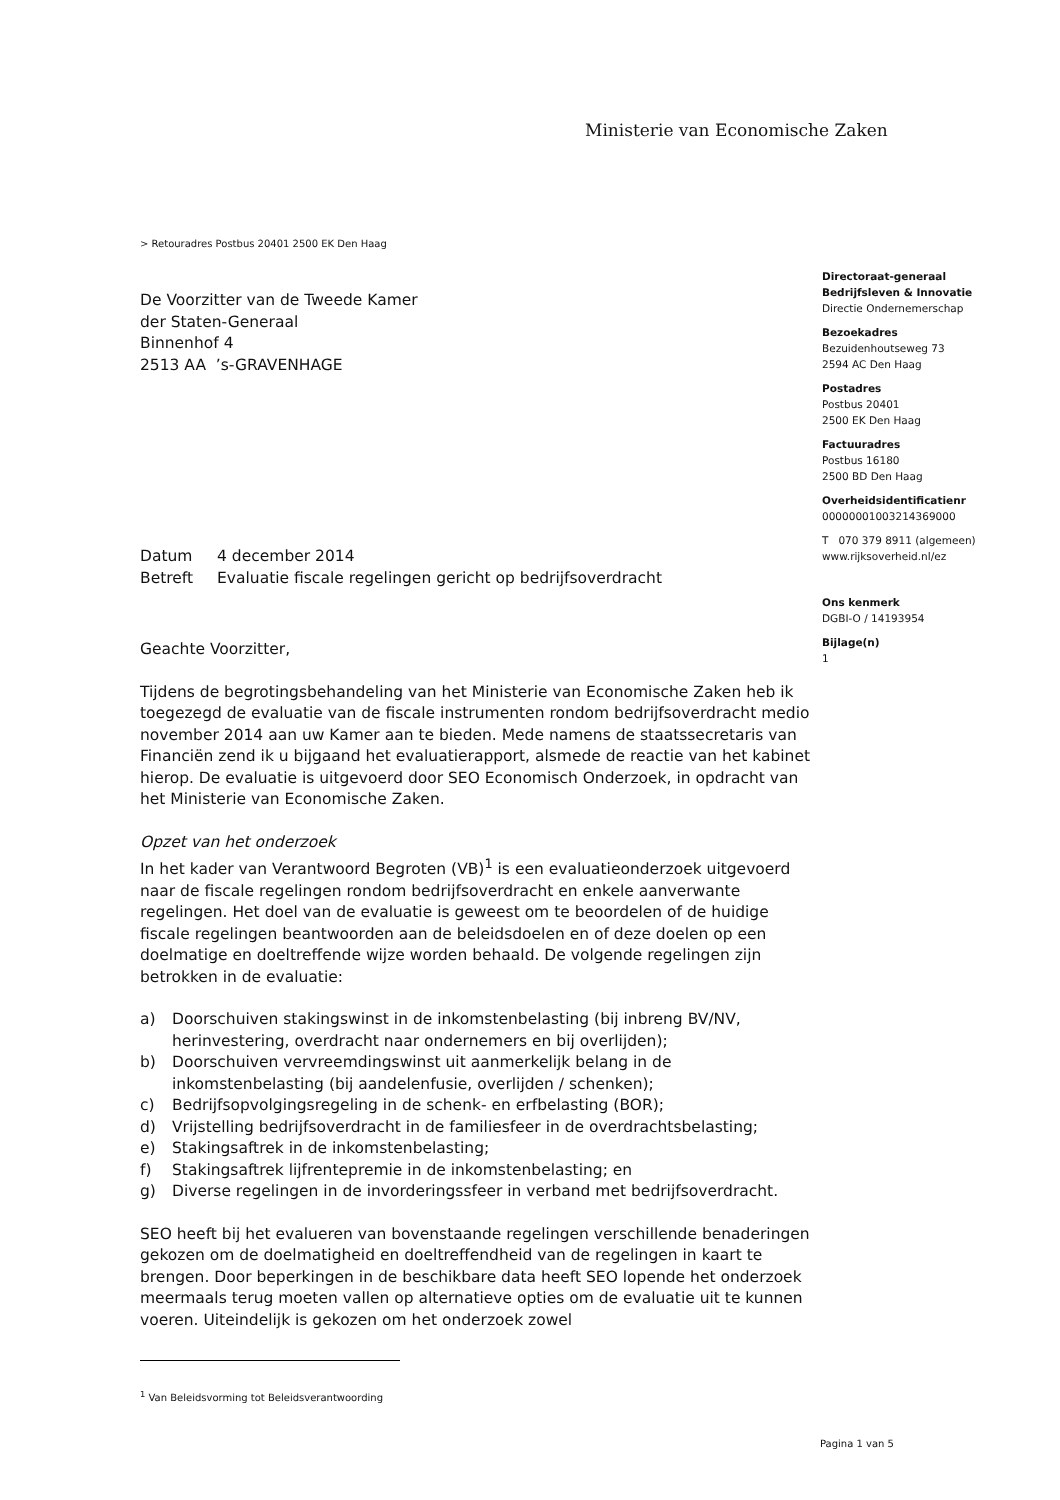Ministerie van Economische Zaken
> Retouradres Postbus 20401 2500 EK Den Haag
Directoraat-generaal
Bedrijfsleven & Innovatie
Directie Ondernemerschap
Bezoekadres
Bezuidenhoutseweg 73
2594 AC Den Haag
Postadres
Postbus 20401
2500 EK Den Haag
Factuuradres
Postbus 16180
2500 BD Den Haag
Overheidsidentificatienr
00000001003214369000
T 070 379 8911 (algemeen)
www.rijksoverheid.nl/ez
Ons kenmerk
DGBI-O / 14193954
Bijlage(n)
1
De Voorzitter van de Tweede Kamer
der Staten-Generaal
Binnenhof 4
2513 AA ’s-GRAVENHAGE
| Datum | 4 december 2014 |
| Betreft | Evaluatie fiscale regelingen gericht op bedrijfsoverdracht |
Geachte Voorzitter,
Tijdens de begrotingsbehandeling van het Ministerie van Economische Zaken heb ik toegezegd de evaluatie van de fiscale instrumenten rondom bedrijfsoverdracht medio november 2014 aan uw Kamer aan te bieden. Mede namens de staatssecretaris van Financiën zend ik u bijgaand het evaluatierapport, alsmede de reactie van het kabinet hierop. De evaluatie is uitgevoerd door SEO Economisch Onderzoek, in opdracht van het Ministerie van Economische Zaken.
Opzet van het onderzoek
In het kader van Verantwoord Begroten (VB)<sup>1</sup> is een evaluatieonderzoek uitgevoerd naar de fiscale regelingen rondom bedrijfsoverdracht en enkele aanverwante regelingen. Het doel van de evaluatie is geweest om te beoordelen of de huidige fiscale regelingen beantwoorden aan de beleidsdoelen en of deze doelen op een doelmatige en doeltreffende wijze worden behaald. De volgende regelingen zijn betrokken in de evaluatie:
a) Doorschuiven stakingswinst in de inkomstenbelasting (bij inbreng BV/NV, herinvestering, overdracht naar ondernemers en bij overlijden);
b) Doorschuiven vervreemdingswinst uit aanmerkelijk belang in de inkomstenbelasting (bij aandelenfusie, overlijden / schenken);
c) Bedrijfsopvolgingsregeling in de schenk- en erfbelasting (BOR);
d) Vrijstelling bedrijfsoverdracht in de familiesfeer in de overdrachtsbelasting;
e) Stakingsaftrek in de inkomstenbelasting;
f) Stakingsaftrek lijfrentepremie in de inkomstenbelasting; en
g) Diverse regelingen in de invorderingssfeer in verband met bedrijfsoverdracht.
SEO heeft bij het evalueren van bovenstaande regelingen verschillende benaderingen gekozen om de doelmatigheid en doeltreffendheid van de regelingen in kaart te brengen. Door beperkingen in de beschikbare data heeft SEO lopende het onderzoek meermaals terug moeten vallen op alternatieve opties om de evaluatie uit te kunnen voeren. Uiteindelijk is gekozen om het onderzoek zowel
<sup>1</sup> Van Beleidsvorming tot Beleidsverantwoording
Pagina 1 van 5